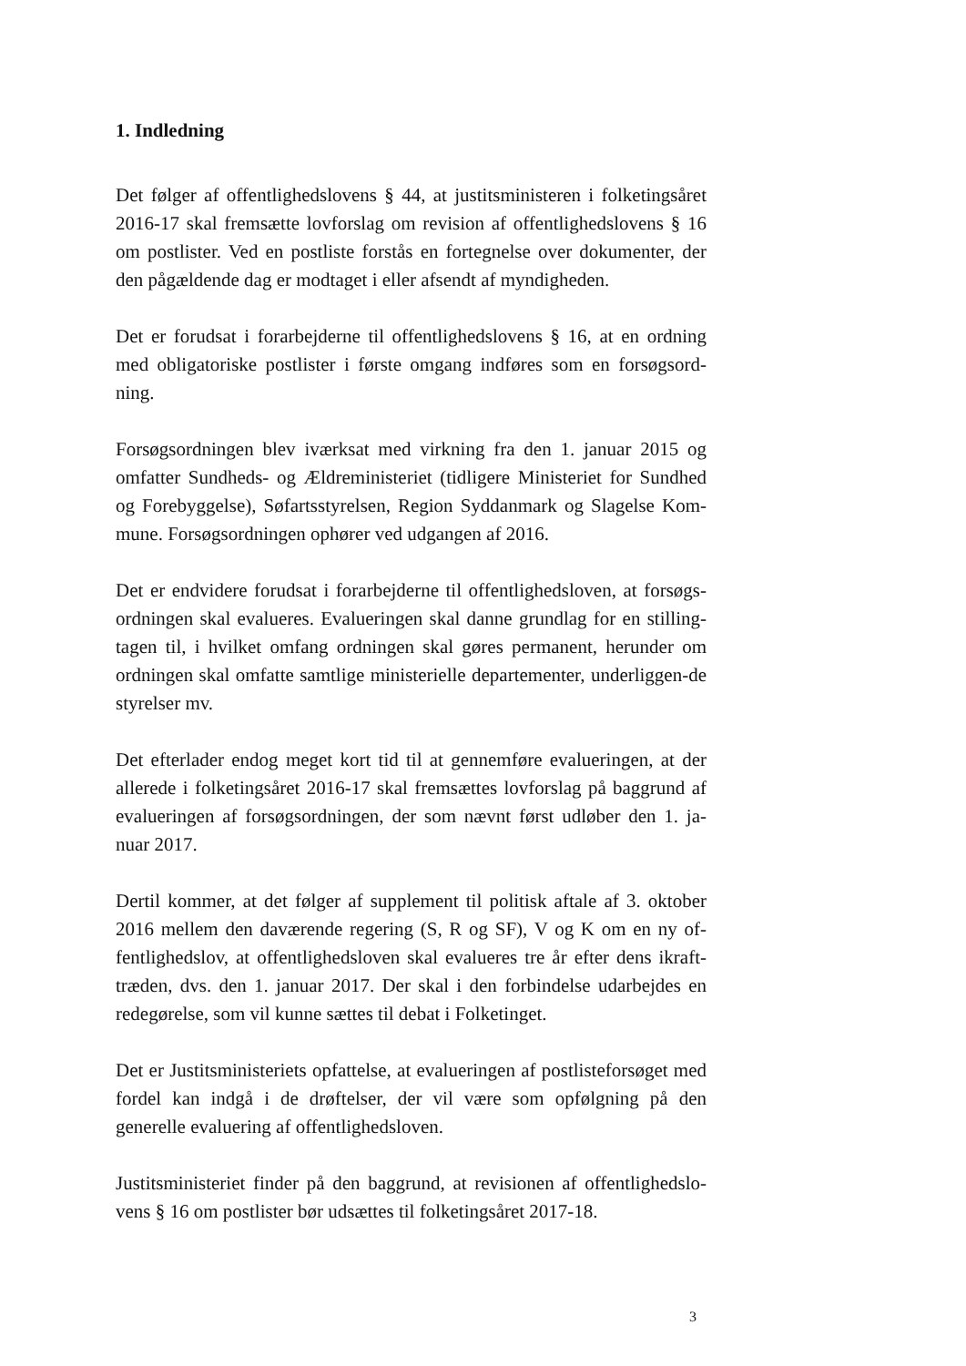1. Indledning
Det følger af offentlighedslovens § 44, at justitsministeren i folketingsåret 2016-17 skal fremsætte lovforslag om revision af offentlighedslovens § 16 om postlister. Ved en postliste forstås en fortegnelse over dokumenter, der den pågældende dag er modtaget i eller afsendt af myndigheden.
Det er forudsat i forarbejderne til offentlighedslovens § 16, at en ordning med obligatoriske postlister i første omgang indføres som en forsøgsord-ning.
Forsøgsordningen blev iværksat med virkning fra den 1. januar 2015 og omfatter Sundheds- og Ældreministeriet (tidligere Ministeriet for Sundhed og Forebyggelse), Søfartsstyrelsen, Region Syddanmark og Slagelse Kom-mune. Forsøgsordningen ophører ved udgangen af 2016.
Det er endvidere forudsat i forarbejderne til offentlighedsloven, at forsøgs-ordningen skal evalueres. Evalueringen skal danne grundlag for en stilling-tagen til, i hvilket omfang ordningen skal gøres permanent, herunder om ordningen skal omfatte samtlige ministerielle departementer, underliggen-de styrelser mv.
Det efterlader endog meget kort tid til at gennemføre evalueringen, at der allerede i folketingsåret 2016-17 skal fremsættes lovforslag på baggrund af evalueringen af forsøgsordningen, der som nævnt først udløber den 1. ja-nuar 2017.
Dertil kommer, at det følger af supplement til politisk aftale af 3. oktober 2016 mellem den daværende regering (S, R og SF), V og K om en ny of-fentlighedslov, at offentlighedsloven skal evalueres tre år efter dens ikraft-træden, dvs. den 1. januar 2017. Der skal i den forbindelse udarbejdes en redegørelse, som vil kunne sættes til debat i Folketinget.
Det er Justitsministeriets opfattelse, at evalueringen af postlisteforsøget med fordel kan indgå i de drøftelser, der vil være som opfølgning på den generelle evaluering af offentlighedsloven.
Justitsministeriet finder på den baggrund, at revisionen af offentlighedslo-vens § 16 om postlister bør udsættes til folketingsåret 2017-18.
3